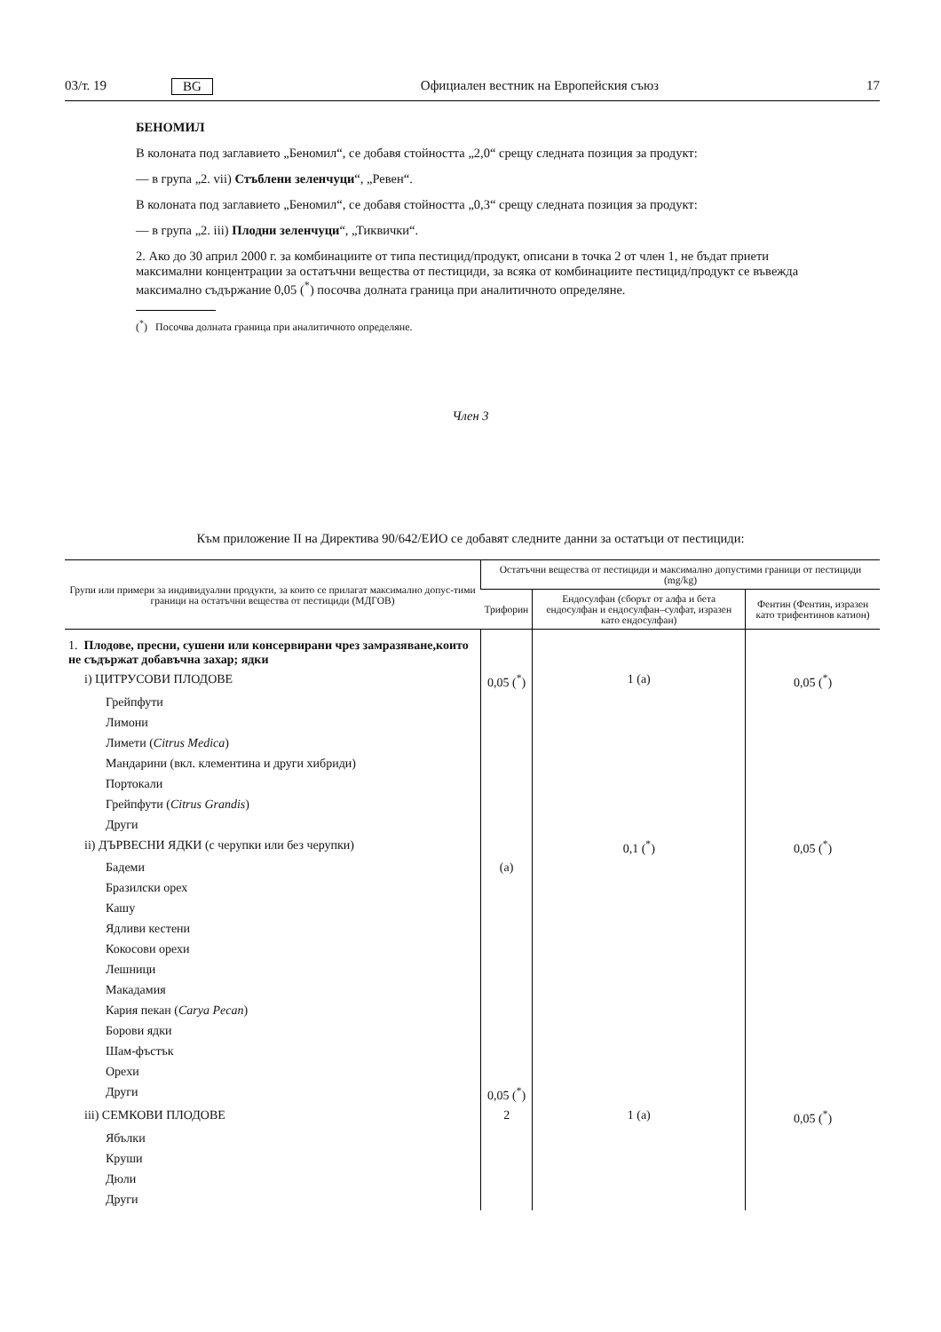03/т. 19 BG Официален вестник на Европейския съюз 17
БЕНОМИЛ
В колоната под заглавието „Беномил“, се добавя стойността „2,0“ срещу следната позиция за продукт:
— в група „2. vii) Стъблени зеленчуци“, „Ревен“.
В колоната под заглавието „Беномил“, се добавя стойността „0,3“ срещу следната позиция за продукт:
— в група „2. iii) Плодни зеленчуци“, „Тиквички“.
2. Ако до 30 април 2000 г. за комбинациите от типа пестицид/продукт, описани в точка 2 от член 1, не бъдат приети максимални концентрации за остатъчни вещества от пестициди, за всяка от комбинациите пестицид/продукт се въвежда максимално съдържание 0,05 (<sup>*</sup>) посочва долната граница при аналитичното определяне.
(<sup>*</sup>) Посочва долната граница при аналитичното определяне.
Член 3
Към приложение II на Директива 90/642/ЕИО се добавят следните данни за остатъци от пестициди:
| Групи или примери за индивидуални продукти, за които се прилагат максимално допус-тими граници на остатъчни вещества от пестициди (МДГОВ) | Остатъчни вещества от пестициди и максимално допустими граници от пестициди (mg/kg) | | |
| --- | --- | --- | --- |
| | Трифорин | Ендосулфан (сборът от алфа и бета ендосулфан и ендосулфан–сулфат, изразен като ендосулфан) | Фентин (Фентин, изразен като трифентинов катион) |
| 1. Плодове, пресни, сушени или консервирани чрез замразяване,които не съдържат добавъчна захар; ядки | | | |
| i) ЦИТРУСОВИ ПЛОДОВЕ | 0,05 (<sup>*</sup>) | 1 (a) | 0,05 (<sup>*</sup>) |
| Грейпфути | | | |
| Лимони | | | |
| Лимети ( Citrus Medica ) | | | |
| Мандарини (вкл. клементина и други хибриди) | | | |
| Портокали | | | |
| Грейпфути ( Citrus Grandis ) | | | |
| Други | | | |
| ii) ДЪРВЕСНИ ЯДКИ (с черупки или без черупки) | | 0,1 (<sup>*</sup>) | 0,05 (<sup>*</sup>) |
| Бадеми | (a) | | |
| Бразилски орех | | | |
| Кашу | | | |
| Ядливи кестени | | | |
| Кокосови орехи | | | |
| Лешници | | | |
| Макадамия | | | |
| Кария пекан ( Carya Pecan ) | | | |
| Борови ядки | | | |
| Шам-фъстък | | | |
| Орехи | | | |
| Други | 0,05 (<sup>*</sup>) | | |
| iii) СЕМКОВИ ПЛОДОВЕ | 2 | 1 (a) | 0,05 (<sup>*</sup>) |
| Ябълки | | | |
| Круши | | | |
| Дюли | | | |
| Други | | | |